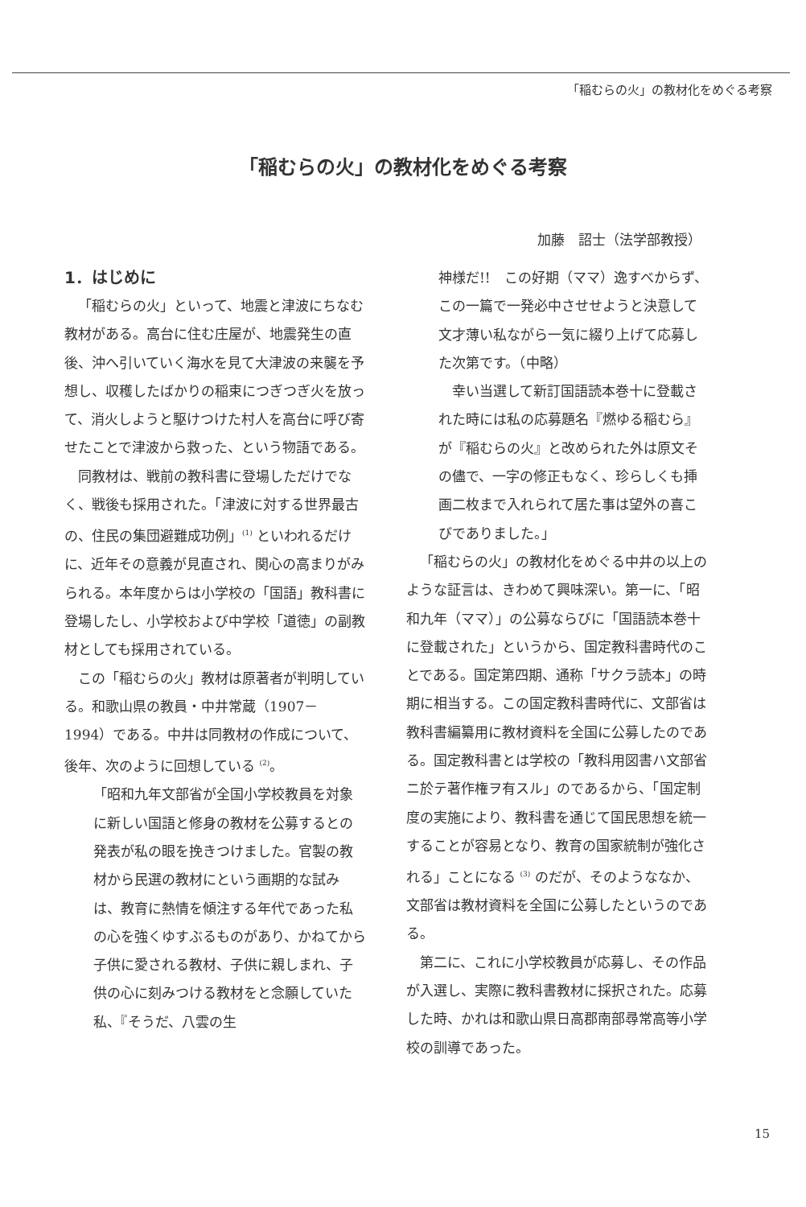「稲むらの火」の教材化をめぐる考察
「稲むらの火」の教材化をめぐる考察
加藤　詔士（法学部教授）
1．はじめに
「稲むらの火」といって、地震と津波にちなむ教材がある。高台に住む庄屋が、地震発生の直後、沖へ引いていく海水を見て大津波の来襲を予想し、収穫したばかりの稲束につぎつぎ火を放って、消火しようと駆けつけた村人を高台に呼び寄せたことで津波から救った、という物語である。
同教材は、戦前の教科書に登場しただけでなく、戦後も採用された。「津波に対する世界最古の、住民の集団避難成功例」<sup>(1)</sup> といわれるだけに、近年その意義が見直され、関心の高まりがみられる。本年度からは小学校の「国語」教科書に登場したし、小学校および中学校「道徳」の副教材としても採用されている。
この「稲むらの火」教材は原著者が判明している。和歌山県の教員・中井常蔵（1907－1994）である。中井は同教材の作成について、後年、次のように回想している <sup>(2)</sup>。
「昭和九年文部省が全国小学校教員を対象に新しい国語と修身の教材を公募するとの発表が私の眼を挽きつけました。官製の教材から民選の教材にという画期的な試みは、教育に熱情を傾注する年代であった私の心を強くゆすぶるものがあり、かねてから子供に愛される教材、子供に親しまれ、子供の心に刻みつける教材をと念願していた私、『そうだ、八雲の生
神様だ!!　この好期（ママ）逸すべからず、この一篇で一発必中させせようと決意して文才薄い私ながら一気に綴り上げて応募した次第です。（中略）
幸い当選して新訂国語読本巻十に登載された時には私の応募題名『燃ゆる稲むら』が『稲むらの火』と改められた外は原文その儘で、一字の修正もなく、珍らしくも挿画二枚まで入れられて居た事は望外の喜こびでありました。」
「稲むらの火」の教材化をめぐる中井の以上のような証言は、きわめて興味深い。第一に、「昭和九年（ママ）」の公募ならびに「国語読本巻十に登載された」というから、国定教科書時代のことである。国定第四期、通称「サクラ読本」の時期に相当する。この国定教科書時代に、文部省は教科書編纂用に教材資料を全国に公募したのである。国定教科書とは学校の「教科用図書ハ文部省ニ於テ著作権ヲ有スル」のであるから、「国定制度の実施により、教科書を通じて国民思想を統一することが容易となり、教育の国家統制が強化される」ことになる <sup>(3)</sup> のだが、そのようななか、文部省は教材資料を全国に公募したというのである。
第二に、これに小学校教員が応募し、その作品が入選し、実際に教科書教材に採択された。応募した時、かれは和歌山県日高郡南部尋常高等小学校の訓導であった。
15